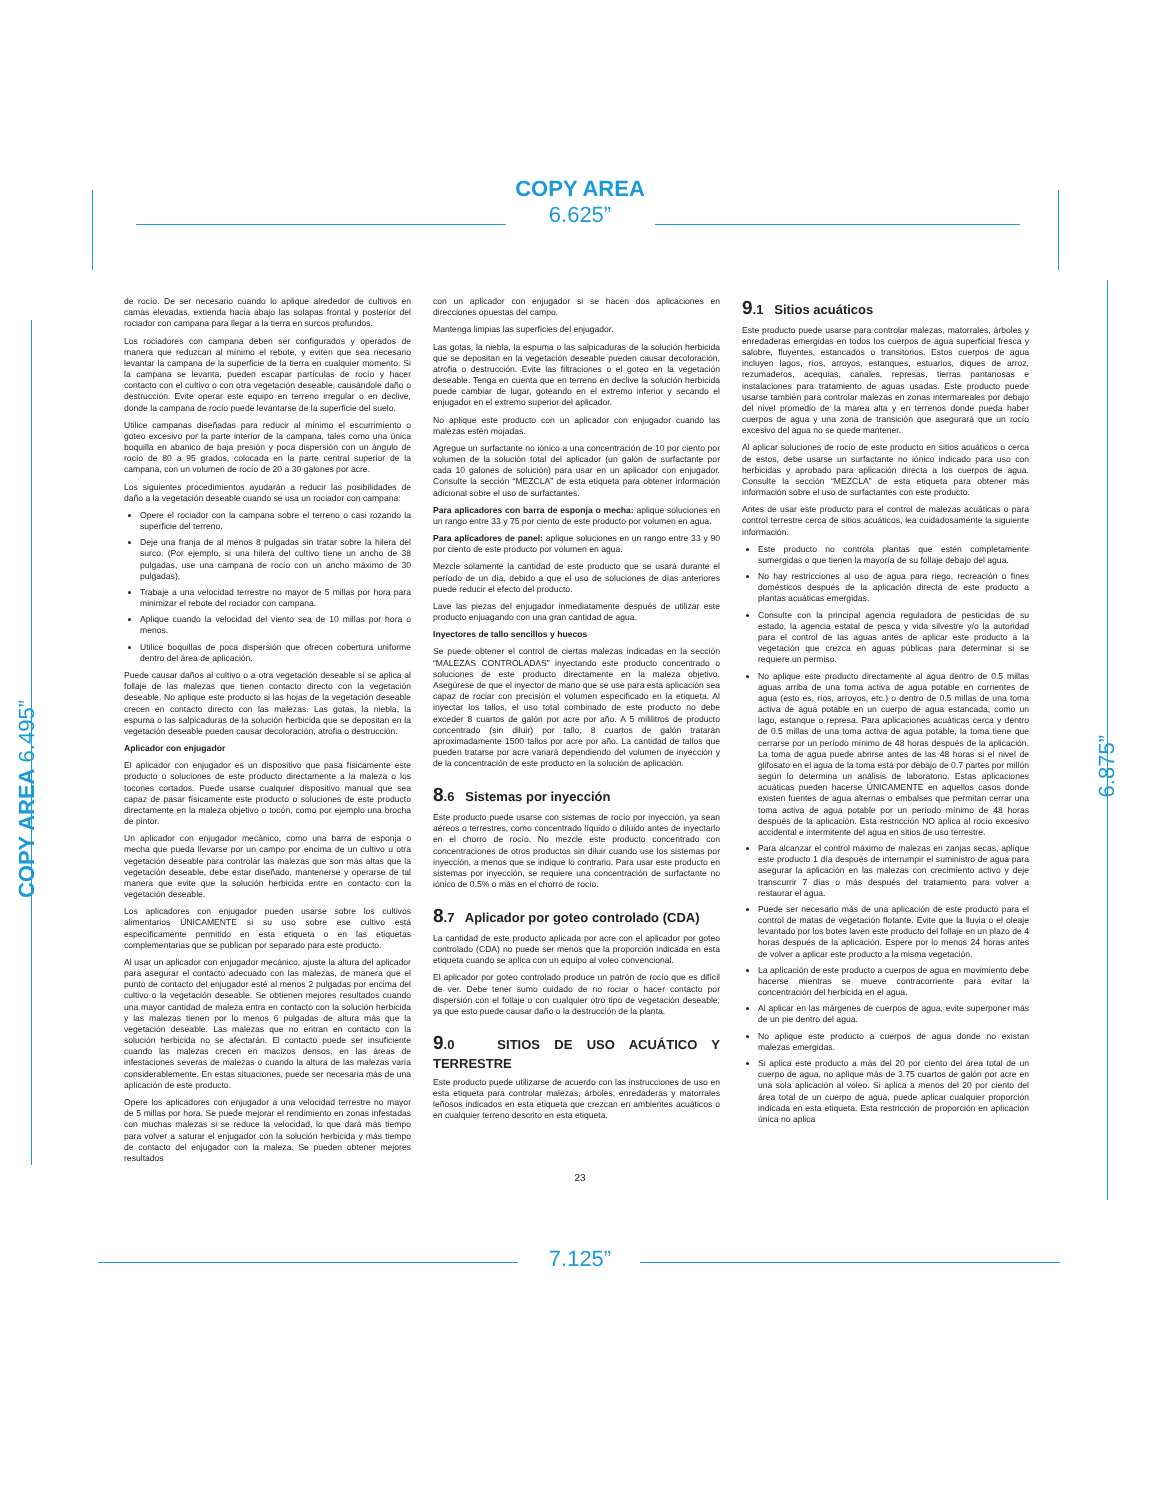COPY AREA
6.625”
COPY AREA 6.495”
6.875”
de rocío. De ser necesario cuando lo aplique alrededor de cultivos en camas elevadas, extienda hacia abajo las solapas frontal y posterior del rociador con campana para llegar a la tierra en surcos profundos.
Los rociadores con campana deben ser configurados y operados de manera que reduzcan al mínimo el rebote, y eviten que sea necesario levantar la campana de la superficie de la tierra en cualquier momento. Si la campana se levanta, pueden escapar partículas de rocío y hacer contacto con el cultivo o con otra vegetación deseable, causándole daño o destrucción. Evite operar este equipo en terreno irregular o en declive, donde la campana de rocío puede levantarse de la superficie del suelo.
Utilice campanas diseñadas para reducir al mínimo el escurrimiento o goteo excesivo por la parte interior de la campana, tales como una única boquilla en abanico de baja presión y poca dispersión con un ángulo de rocío de 80 a 95 grados, colocada en la parte central superior de la campana, con un volumen de rocío de 20 a 30 galones por acre.
Los siguientes procedimientos ayudarán a reducir las posibilidades de daño a la vegetación deseable cuando se usa un rociador con campana:
Opere el rociador con la campana sobre el terreno o casi rozando la superficie del terreno.
Deje una franja de al menos 8 pulgadas sin tratar sobre la hilera del surco. (Por ejemplo, si una hilera del cultivo tiene un ancho de 38 pulgadas, use una campana de rocío con un ancho máximo de 30 pulgadas).
Trabaje a una velocidad terrestre no mayor de 5 millas por hora para minimizar el rebote del rociador con campana.
Aplique cuando la velocidad del viento sea de 10 millas por hora o menos.
Utilice boquillas de poca dispersión que ofrecen cobertura uniforme dentro del área de aplicación.
Puede causar daños al cultivo o a otra vegetación deseable si se aplica al follaje de las malezas que tienen contacto directo con la vegetación deseable. No aplique este producto si las hojas de la vegetación deseable crecen en contacto directo con las malezas. Las gotas, la niebla, la espuma o las salpicaduras de la solución herbicida que se depositan en la vegetación deseable pueden causar decoloración, atrofia o destrucción.
Aplicador con enjugador
El aplicador con enjugador es un dispositivo que pasa físicamente este producto o soluciones de este producto directamente a la maleza o los tocones cortados. Puede usarse cualquier dispositivo manual que sea capaz de pasar físicamente este producto o soluciones de este producto directamente en la maleza objetivo o tocón, como por ejemplo una brocha de pintor.
Un aplicador con enjugador mecánico, como una barra de esponja o mecha que pueda llevarse por un campo por encima de un cultivo u otra vegetación deseable para controlar las malezas que son más altas que la vegetación deseable, debe estar diseñado, mantenerse y operarse de tal manera que evite que la solución herbicida entre en contacto con la vegetación deseable.
Los aplicadores con enjugador pueden usarse sobre los cultivos alimentarios ÚNICAMENTE si su uso sobre ese cultivo está específicamente permitido en esta etiqueta o en las etiquetas complementarias que se publican por separado para este producto.
Al usar un aplicador con enjugador mecánico, ajuste la altura del aplicador para asegurar el contacto adecuado con las malezas, de manera que el punto de contacto del enjugador esté al menos 2 pulgadas por encima del cultivo o la vegetación deseable. Se obtienen mejores resultados cuando una mayor cantidad de maleza entra en contacto con la solución herbicida y las malezas tienen por lo menos 6 pulgadas de altura más que la vegetación deseable. Las malezas que no entran en contacto con la solución herbicida no se afectarán. El contacto puede ser insuficiente cuando las malezas crecen en macizos densos, en las áreas de infestaciones severas de malezas o cuando la altura de las malezas varía considerablemente. En estas situaciones, puede ser necesaria más de una aplicación de este producto.
Opere los aplicadores con enjugador a una velocidad terrestre no mayor de 5 millas por hora. Se puede mejorar el rendimiento en zonas infestadas con muchas malezas si se reduce la velocidad, lo que dará más tiempo para volver a saturar el enjugador con la solución herbicida y más tiempo de contacto del enjugador con la maleza. Se pueden obtener mejores resultados
con un aplicador con enjugador si se hacen dos aplicaciones en direcciones opuestas del campo.
Mantenga limpias las superficies del enjugador.
Las gotas, la niebla, la espuma o las salpicaduras de la solución herbicida que se depositan en la vegetación deseable pueden causar decoloración, atrofia o destrucción. Evite las filtraciones o el goteo en la vegetación deseable. Tenga en cuenta que en terreno en declive la solución herbicida puede cambiar de lugar, goteando en el extremo inferior y secando el enjugador en el extremo superior del aplicador.
No aplique este producto con un aplicador con enjugador cuando las malezas estén mojadas.
Agregue un surfactante no iónico a una concentración de 10 por ciento por volumen de la solución total del aplicador (un galón de surfactante por cada 10 galones de solución) para usar en un aplicador con enjugador. Consulte la sección “MEZCLA” de esta etiqueta para obtener información adicional sobre el uso de surfactantes.
Para aplicadores con barra de esponja o mecha: aplique soluciones en un rango entre 33 y 75 por ciento de este producto por volumen en agua.
Para aplicadores de panel: aplique soluciones en un rango entre 33 y 90 por ciento de este producto por volumen en agua.
Mezcle solamente la cantidad de este producto que se usará durante el período de un día, debido a que el uso de soluciones de días anteriores puede reducir el efecto del producto.
Lave las piezas del enjugador inmediatamente después de utilizar este producto enjuagando con una gran cantidad de agua.
Inyectores de tallo sencillos y huecos
Se puede obtener el control de ciertas malezas indicadas en la sección “MALEZAS CONTROLADAS” inyectando este producto concentrado o soluciones de este producto directamente en la maleza objetivo. Asegúrese de que el inyector de mano que se use para esta aplicación sea capaz de rociar con precisión el volumen especificado en la etiqueta. Al inyectar los tallos, el uso total combinado de este producto no debe exceder 8 cuartos de galón por acre por año. A 5 mililitros de producto concentrado (sin diluir) por tallo, 8 cuartos de galón tratarán aproximadamente 1500 tallos por acre por año. La cantidad de tallos que pueden tratarse por acre variará dependiendo del volumen de inyección y de la concentración de este producto en la solución de aplicación.
8.6 Sistemas por inyección
Este producto puede usarse con sistemas de rocío por inyección, ya sean aéreos o terrestres, como concentrado líquido o diluido antes de inyectarlo en el chorro de rocío. No mezcle este producto concentrado con concentraciones de otros productos sin diluir cuando use los sistemas por inyección, a menos que se indique lo contrario. Para usar este producto en sistemas por inyección, se requiere una concentración de surfactante no iónico de 0.5% o más en el chorro de rocío.
8.7 Aplicador por goteo controlado (CDA)
La cantidad de este producto aplicada por acre con el aplicador por goteo controlado (CDA) no puede ser menos que la proporción indicada en esta etiqueta cuando se aplica con un equipo al voleo convencional.
El aplicador por goteo controlado produce un patrón de rocío que es difícil de ver. Debe tener sumo cuidado de no rociar o hacer contacto por dispersión con el follaje o con cualquier otro tipo de vegetación deseable, ya que esto puede causar daño o la destrucción de la planta.
9.0 SITIOS DE USO ACUÁTICO Y TERRESTRE
Este producto puede utilizarse de acuerdo con las instrucciones de uso en esta etiqueta para controlar malezas, árboles, enredaderas y matorrales leñosos indicados en esta etiqueta que crezcan en ambientes acuáticos o en cualquier terreno descrito en esta etiqueta.
9.1 Sitios acuáticos
Este producto puede usarse para controlar malezas, matorrales, árboles y enredaderas emergidas en todos los cuerpos de agua superficial fresca y salobre, fluyentes, estancados o transitorios. Estos cuerpos de agua incluyen lagos, ríos, arroyos, estanques, estuarios, diques de arroz, rezumaderos, acequias, canales, represas, tierras pantanosas e instalaciones para tratamiento de aguas usadas. Este producto puede usarse también para controlar malezas en zonas intermareales por debajo del nivel promedio de la marea alta y en terrenos donde pueda haber cuerpos de agua y una zona de transición que asegurará que un rocío excesivo del agua no se quede mantener.
Al aplicar soluciones de rocío de este producto en sitios acuáticos o cerca de estos, debe usarse un surfactante no iónico indicado para uso con herbicidas y aprobado para aplicación directa a los cuerpos de agua. Consulte la sección “MEZCLA” de esta etiqueta para obtener más información sobre el uso de surfactantes con este producto.
Antes de usar este producto para el control de malezas acuáticas o para control terrestre cerca de sitios acuáticos, lea cuidadosamente la siguiente información.
Este producto no controla plantas que estén completamente sumergidas o que tienen la mayoría de su follaje debajo del agua.
No hay restricciones al uso de agua para riego, recreación o fines domésticos después de la aplicación directa de este producto a plantas acuáticas emergidas.
Consulte con la principal agencia reguladora de pesticidas de su estado, la agencia estatal de pesca y vida silvestre y/o la autoridad para el control de las aguas antes de aplicar este producto a la vegetación que crezca en aguas públicas para determinar si se requiere un permiso.
No aplique este producto directamente al agua dentro de 0.5 millas aguas arriba de una toma activa de agua potable en corrientes de agua (esto es, ríos, arroyos, etc.) o dentro de 0.5 millas de una toma activa de agua potable en un cuerpo de agua estancada, como un lago, estanque o represa. Para aplicaciones acuáticas cerca y dentro de 0.5 millas de una toma activa de agua potable, la toma tiene que cerrarse por un período mínimo de 48 horas después de la aplicación. La toma de agua puede abrirse antes de las 48 horas si el nivel de glifosato en el agua de la toma está por debajo de 0.7 partes por millón según lo determina un análisis de laboratorio. Estas aplicaciones acuáticas pueden hacerse ÚNICAMENTE en aquellos casos donde existen fuentes de agua alternas o embalses que permitan cerrar una toma activa de agua potable por un período mínimo de 48 horas después de la aplicación. Esta restricción NO aplica al rocío excesivo accidental e intermitente del agua en sitios de uso terrestre.
Para alcanzar el control máximo de malezas en zanjas secas, aplique este producto 1 día después de interrumpir el suministro de agua para asegurar la aplicación en las malezas con crecimiento activo y deje transcurrir 7 días o más después del tratamiento para volver a restaurar el agua.
Puede ser necesario más de una aplicación de este producto para el control de matas de vegetación flotante. Evite que la lluvia o el oleaje levantado por los botes laven este producto del follaje en un plazo de 4 horas después de la aplicación. Espere por lo menos 24 horas antes de volver a aplicar este producto a la misma vegetación.
La aplicación de este producto a cuerpos de agua en movimiento debe hacerse mientras se mueve contracorriente para evitar la concentración del herbicida en el agua.
Al aplicar en las márgenes de cuerpos de agua, evite superponer más de un pie dentro del agua.
No aplique este producto a cuerpos de agua donde no existan malezas emergidas.
Si aplica este producto a más del 20 por ciento del área total de un cuerpo de agua, no aplique más de 3.75 cuartos de galón por acre en una sola aplicación al voleo. Si aplica a menos del 20 por ciento del área total de un cuerpo de agua, puede aplicar cualquier proporción indicada en esta etiqueta. Esta restricción de proporción en aplicación única no aplica
23
7.125”